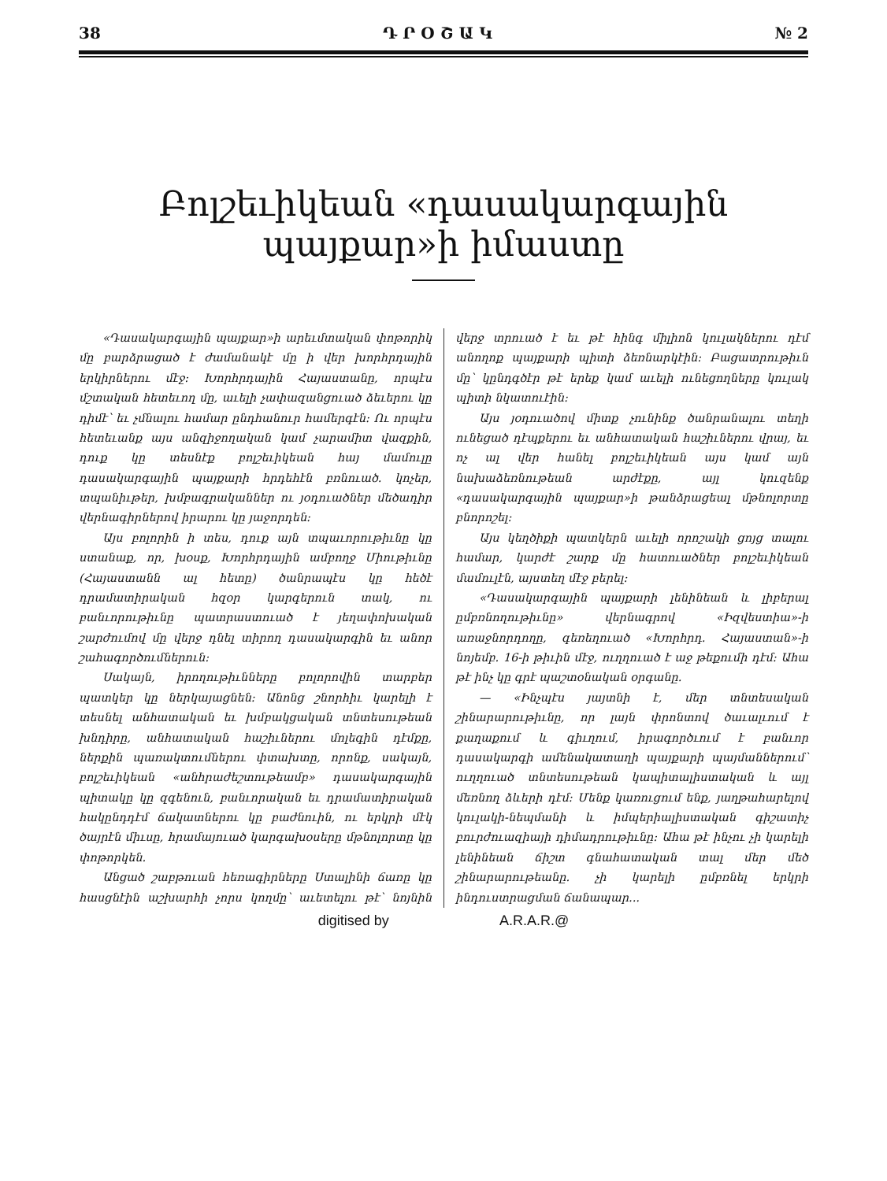38 Դ Ր Օ Շ Ա Կ № 2
Բոլշեւիկեան «դասակարգային պայքար»ի իմաստը
«Դասակարգային պայքար»ի արեւմտական փոթորիկ մը բարձրացած է ժամանակէ մը ի վեր խորհրդային երկիրներու մէջ: Խորհրդային Հայաստանը, որպէս մշտական հետեւող մը, աւելի չափազանցուած ձեւերու կը դիմէ՝ եւ չմնալու համար ընդհանուր համերգէն: Ու որպէս հետեւանք այս անզիջողական կամ չարամիտ վազքին, դուք կը տեսնէք բոլշեւիկեան հայ մամուլը դասակարգային պայքարի հրդեհէն բռնուած. կոչեր, տպանիւթեր, խմբագրականներ ու յօդուածներ մեծադիր վերնագիրներով իրարու կը յաջորդեն:
Այս բոլորին ի տես, դուք այն տպաւորութիւնը կը ստանաք, որ, խօսք, Խորհրդային ամբողջ Միութիւնը (Հայաստանն ալ հետը) ծանրապէս կը հեծէ դրամատիրական հզօր կարգերուն տակ, ու բանւորութիւնը պատրաստուած է յեղափոխական շարժումով մը վերջ դնել տիրող դասակարգին եւ անոր շահագործումներուն:
Սակայն, իրողութիւնները բոլորովին տարբեր պատկեր կը ներկայացնեն: Անոնց շնորհիւ կարելի է տեսնել անհատական եւ խմբակցական տնտեսութեան խնդիրը, անհատական հաշիւներու մոլեգին դէմքը, ներքին պառակտումներու փտախտը, որոնք, սակայն, բոլշեւիկեան «անհրաժեշտութեամբ» դասակարգային պիտակը կը զգենուն, բանւորական եւ դրամատիրական հակընդդէմ ճակատներու կը բաժնուին, ու երկրի մէկ ծայրէն միւսը, հրամայուած կարգախօսերը մթնոլորտը կը փոթորկեն.
Անցած շաբթուան հեռագիրները Ստալինի ճառը կը հասցնէին աշխարհի չորս կողմը՝ աւետելու թէ՝ նոյնին վերջ տրուած է եւ թէ հինգ միլիոն կուլակներու դէմ անողոք պայքարի պիտի ձեռնարկէին: Բացատրութիւն մը՝ կընդգծէր թէ երեք կամ աւելի ունեցողները կուլակ պիտի նկատուէին:
Այս յօդուածով միտք չունինք ծանրանալու տեղի ունեցած դէպքերու եւ անհատական հաշիւներու վրայ, եւ ոչ ալ վեր հանել բոլշեւիկեան այս կամ այն նախաձեռնութեան արժէքը, այլ կուզենք «դասակարգային պայքար»ի թանձրացեալ մթնոլորտը բնորոշել:
Այս կեղծիքի պատկերն աւելի որոշակի ցոյց տալու համար, կարժէ շարք մը հատուածներ բոլշեւիկեան մամուլէն, այստեղ մէջ բերել:
«Դասակարգային պայքարի լենինեան և լիբերալ ըմբռնողութիւնը» վերնագրով «Իզվեստիա»-ի առաջնորդողը, գեռեղուած «Խորհրդ. Հայաստան»-ի նոյեմբ. 16-ի թիւին մէջ, ուղղուած է աջ թեքումի դէմ: Ահա թէ ինչ կը գրէ պաշտօնական օրգանը.
— «Ինչպէս յայտնի է, մեր տնտեսական շինարարութիւնը, որ լայն փրոնտով ծաւալւում է քաղաքում և գիւղում, իրագործւում է բանւոր դասակարգի ամենակատաղի պայքարի պայմաններում՝ ուղղուած տնտեսութեան կապիտալիստական և այլ մեռնող ձևերի դէմ: Մենք կառուցում ենք, յաղթահարելով կուլակի-նեպմանի և իմպերիալիստական գիշատիչ բուրժուազիայի դիմադրութիւնը: Ահա թէ ինչու չի կարելի լենինեան ճիշտ գնահատական տալ մեր մեծ շինարարութեանը. չի կարելի ըմբռնել երկրի ինդուստրացման ճանապար...
digitised by A.R.A.R.@